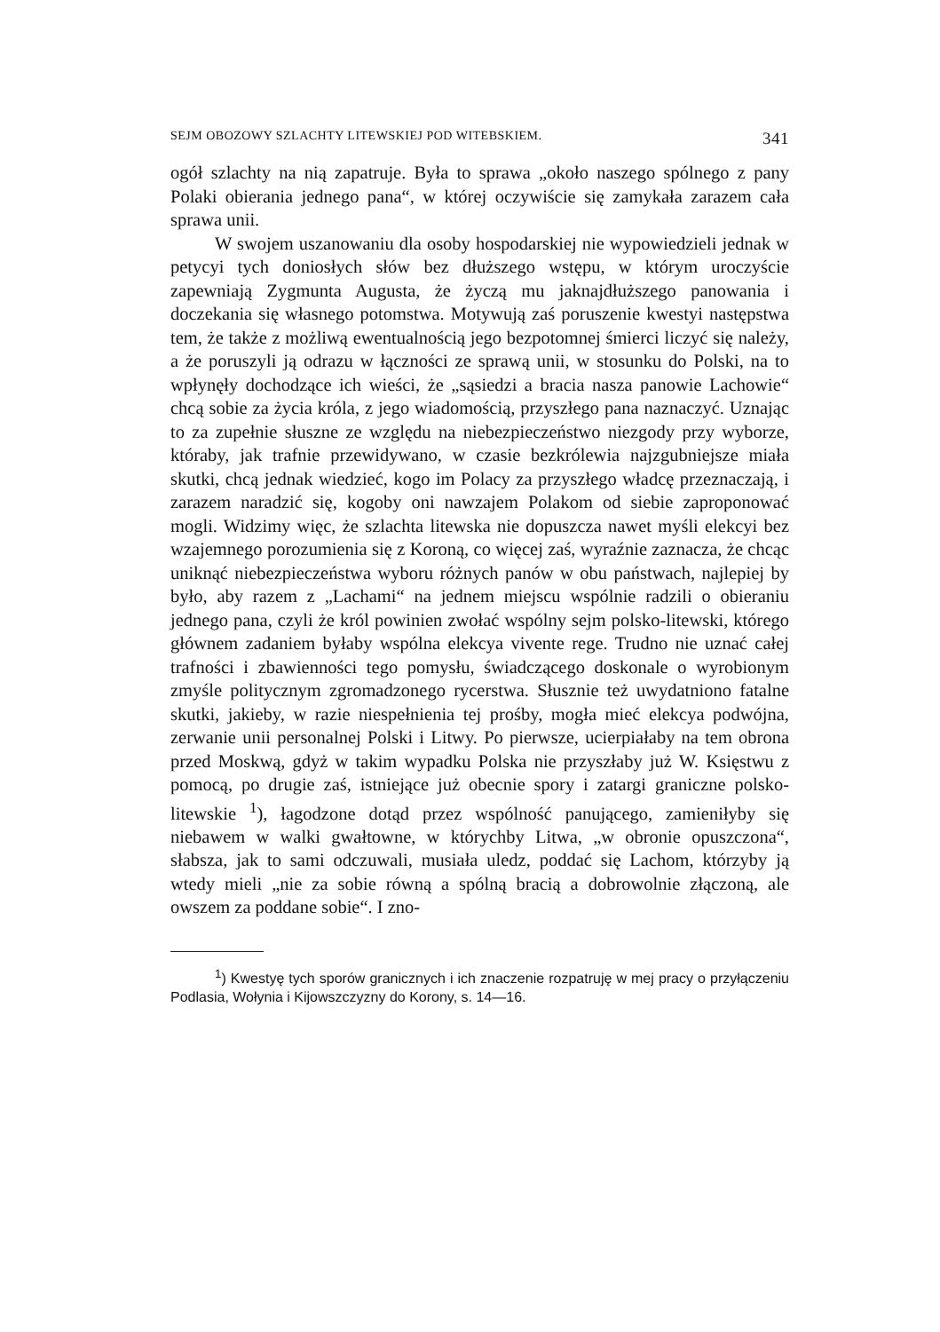SEJM OBOZOWY SZLACHTY LITEWSKIEJ POD WITEBSKIEM. 341
ogół szlachty na nią zapatruje. Była to sprawa „około naszego spólnego z pany Polaki obierania jednego pana“, w której oczywiście się zamykała zarazem cała sprawa unii.
W swojem uszanowaniu dla osoby hospodarskiej nie wypowiedzieli jednak w petycyi tych doniosłych słów bez dłuższego wstępu, w którym uroczyście zapewniają Zygmunta Augusta, że życzą mu jaknajdłuższego panowania i doczekania się własnego potomstwa. Motywują zaś poruszenie kwestyi następstwa tem, że także z możliwą ewentualnością jego bezpotomnej śmierci liczyć się należy, a że poruszyli ją odrazu w łączności ze sprawą unii, w stosunku do Polski, na to wpłynęły dochodzące ich wieści, że „sąsiedzi a bracia nasza panowie Lachowie“ chcą sobie za życia króla, z jego wiadomością, przyszłego pana naznaczyć. Uznając to za zupełnie słuszne ze względu na niebezpieczeństwo niezgody przy wyborze, któraby, jak trafnie przewidywano, w czasie bezkrólewia najzgubniejsze miała skutki, chcą jednak wiedzieć, kogo im Polacy za przyszłego władcę przeznaczają, i zarazem naradzić się, kogoby oni nawzajem Polakom od siebie zaproponować mogli. Widzimy więc, że szlachta litewska nie dopuszcza nawet myśli elekcyi bez wzajemnego porozumienia się z Koroną, co więcej zaś, wyraźnie zaznacza, że chcąc uniknąć niebezpieczeństwa wyboru różnych panów w obu państwach, najlepiej by było, aby razem z „Lachami“ na jednem miejscu wspólnie radzili o obieraniu jednego pana, czyli że król powinien zwołać wspólny sejm polsko-litewski, którego głównem zadaniem byłaby wspólna elekcya vivente rege. Trudno nie uznać całej trafności i zbawienności tego pomysłu, świadczącego doskonale o wyrobionym zmyśle politycznym zgromadzonego rycerstwa. Słusznie też uwydatniono fatalne skutki, jakieby, w razie niespełnienia tej prośby, mogła mieć elekcya podwójna, zerwanie unii personalnej Polski i Litwy. Po pierwsze, ucierpiałaby na tem obrona przed Moskwą, gdyż w takim wypadku Polska nie przyszłaby już W. Księstwu z pomocą, po drugie zaś, istniejące już obecnie spory i zatargi graniczne polsko-litewskie <sup>1</sup>), łagodzone dotąd przez wspólność panującego, zamieniłyby się niebawem w walki gwałtowne, w którychby Litwa, „w obronie opuszczona“, słabsza, jak to sami odczuwali, musiała uledz, poddać się Lachom, którzyby ją wtedy mieli „nie za sobie równą a spólną bracią a dobrowolnie złączoną, ale owszem za poddane sobie“. I zno-
<sup>1</sup>) Kwestyę tych sporów granicznych i ich znaczenie rozpatruję w mej pracy o przyłączeniu Podlasia, Wołynia i Kijowszczyzny do Korony, s. 14—16.